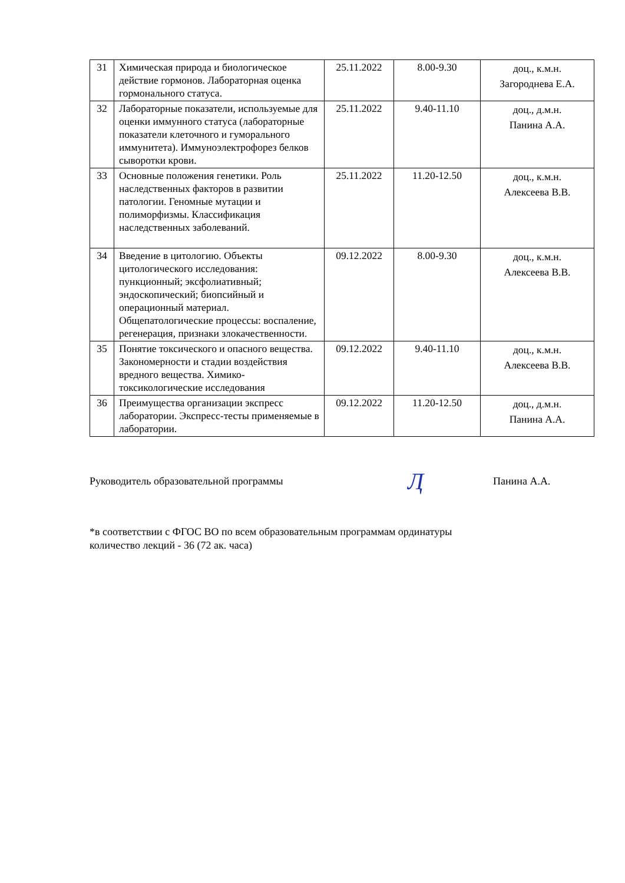| 31 | Химическая природа и биологическое действие гормонов. Лабораторная оценка гормонального статуса. | 25.11.2022 | 8.00-9.30 | доц., к.м.н. Загороднева Е.А. |
| 32 | Лабораторные показатели, используемые для оценки иммунного статуса (лабораторные показатели клеточного и гуморального иммунитета). Иммуноэлектрофорез белков сыворотки крови. | 25.11.2022 | 9.40-11.10 | доц., д.м.н. Панина А.А. |
| 33 | Основные положения генетики. Роль наследственных факторов в развитии патологии. Геномные мутации и полиморфизмы. Классификация наследственных заболеваний. | 25.11.2022 | 11.20-12.50 | доц., к.м.н. Алексеева В.В. |
| 34 | Введение в цитологию. Объекты цитологического исследования: пункционный; эксфолиативный; эндоскопический; биопсийный и операционный материал. Общепатологические процессы: воспаление, регенерация, признаки злокачественности. | 09.12.2022 | 8.00-9.30 | доц., к.м.н. Алексеева В.В. |
| 35 | Понятие токсического и опасного вещества. Закономерности и стадии воздействия вредного вещества. Химико-токсикологические исследования | 09.12.2022 | 9.40-11.10 | доц., к.м.н. Алексеева В.В. |
| 36 | Преимущества организации экспресс лаборатории. Экспресс-тесты применяемые в лаборатории. | 09.12.2022 | 11.20-12.50 | доц., д.м.н. Панина А.А. |
Руководитель образовательной программы
Ӆ
Панина А.А.
*в соответствии с ФГОС ВО по всем образовательным программам ординатуры
количество лекций - 36 (72 ак. часа)